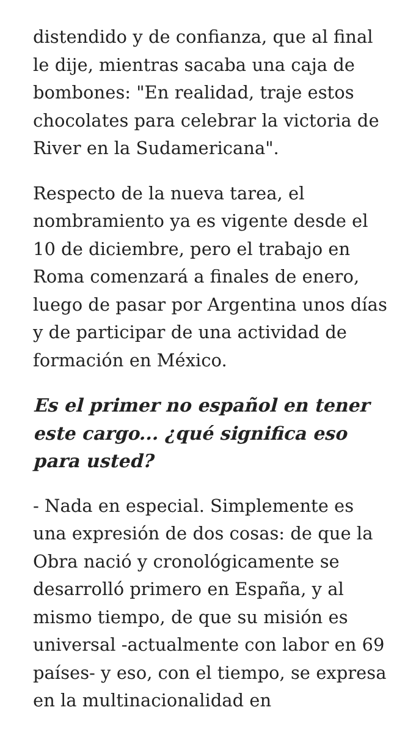distendido y de confianza, que al final le dije, mientras sacaba una caja de bombones: "En realidad, traje estos chocolates para celebrar la victoria de River en la Sudamericana".
Respecto de la nueva tarea, el nombramiento ya es vigente desde el 10 de diciembre, pero el trabajo en Roma comenzará a finales de enero, luego de pasar por Argentina unos días y de participar de una actividad de formación en México.
Es el primer no español en tener este cargo... ¿qué significa eso para usted?
- Nada en especial. Simplemente es una expresión de dos cosas: de que la Obra nació y cronológicamente se desarrolló primero en España, y al mismo tiempo, de que su misión es universal -actualmente con labor en 69 países- y eso, con el tiempo, se expresa en la multinacionalidad en